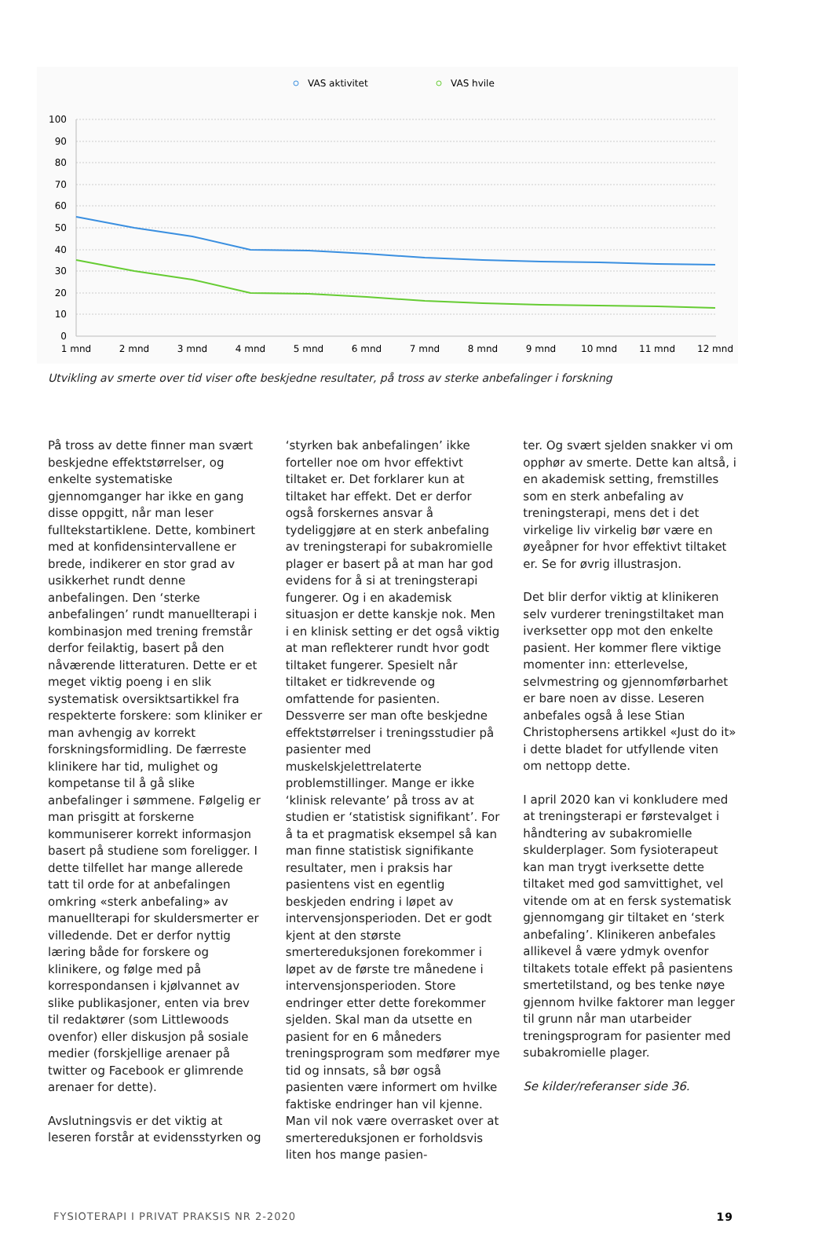VAS aktivitet
VAS hvile
100
90
80
70
60
50
40
30
20
10
0
1 mnd
2 mnd
3 mnd
4 mnd
5 mnd
6 mnd
7 mnd
8 mnd
9 mnd
10 mnd
11 mnd
12 mnd
Utvikling av smerte over tid viser ofte beskjedne resultater, på tross av sterke anbefalinger i forskning
På tross av dette finner man svært beskjedne effektstørrelser, og enkelte systematiske gjennomganger har ikke en gang disse oppgitt, når man leser fulltekstartiklene. Dette, kombinert med at konfidensintervallene er brede, indikerer en stor grad av usikkerhet rundt denne anbefalingen. Den ‘sterke anbefalingen’ rundt manuellterapi i kombinasjon med trening fremstår derfor feilaktig, basert på den nåværende litteraturen. Dette er et meget viktig poeng i en slik systematisk oversiktsartikkel fra respekterte forskere: som kliniker er man avhengig av korrekt forskningsformidling. De færreste klinikere har tid, mulighet og kompetanse til å gå slike anbefalinger i sømmene. Følgelig er man prisgitt at forskerne kommuniserer korrekt informasjon basert på studiene som foreligger. I dette tilfellet har mange allerede tatt til orde for at anbefalingen omkring «sterk anbefaling» av manuellterapi for skuldersmerter er villedende. Det er derfor nyttig læring både for forskere og klinikere, og følge med på korrespondansen i kjølvannet av slike publikasjoner, enten via brev til redaktører (som Littlewoods ovenfor) eller diskusjon på sosiale medier (forskjellige arenaer på twitter og Facebook er glimrende arenaer for dette).
Avslutningsvis er det viktig at leseren forstår at evidensstyrken og
‘styrken bak anbefalingen’ ikke forteller noe om hvor effektivt tiltaket er. Det forklarer kun at tiltaket har effekt. Det er derfor også forskernes ansvar å tydeliggjøre at en sterk anbefaling av treningsterapi for subakromielle plager er basert på at man har god evidens for å si at treningsterapi fungerer. Og i en akademisk situasjon er dette kanskje nok. Men i en klinisk setting er det også viktig at man reflekterer rundt hvor godt tiltaket fungerer. Spesielt når tiltaket er tidkrevende og omfattende for pasienten. Dessverre ser man ofte beskjedne effektstørrelser i treningsstudier på pasienter med muskelskjelettrelaterte problemstillinger. Mange er ikke ‘klinisk relevante’ på tross av at studien er ‘statistisk signifikant’. For å ta et pragmatisk eksempel så kan man finne statistisk signifikante resultater, men i praksis har pasientens vist en egentlig beskjeden endring i løpet av intervensjonsperioden. Det er godt kjent at den største smertereduksjonen forekommer i løpet av de første tre månedene i intervensjonsperioden. Store endringer etter dette forekommer sjelden. Skal man da utsette en pasient for en 6 måneders treningsprogram som medfører mye tid og innsats, så bør også pasienten være informert om hvilke faktiske endringer han vil kjenne. Man vil nok være overrasket over at smertereduksjonen er forholdsvis liten hos mange pasien-
ter. Og svært sjelden snakker vi om opphør av smerte. Dette kan altså, i en akademisk setting, fremstilles som en sterk anbefaling av treningsterapi, mens det i det virkelige liv virkelig bør være en øyeåpner for hvor effektivt tiltaket er. Se for øvrig illustrasjon.
Det blir derfor viktig at klinikeren selv vurderer treningstiltaket man iverksetter opp mot den enkelte pasient. Her kommer flere viktige momenter inn: etterlevelse, selvmestring og gjennomførbarhet er bare noen av disse. Leseren anbefales også å lese Stian Christophersens artikkel «Just do it» i dette bladet for utfyllende viten om nettopp dette.
I april 2020 kan vi konkludere med at treningsterapi er førstevalget i håndtering av subakromielle skulderplager. Som fysioterapeut kan man trygt iverksette dette tiltaket med god samvittighet, vel vitende om at en fersk systematisk gjennomgang gir tiltaket en ‘sterk anbefaling’. Klinikeren anbefales allikevel å være ydmyk ovenfor tiltakets totale effekt på pasientens smertetilstand, og bes tenke nøye gjennom hvilke faktorer man legger til grunn når man utarbeider treningsprogram for pasienter med subakromielle plager.
Se kilder/referanser side 36.
FYSIOTERAPI I PRIVAT PRAKSIS NR 2-2020 19